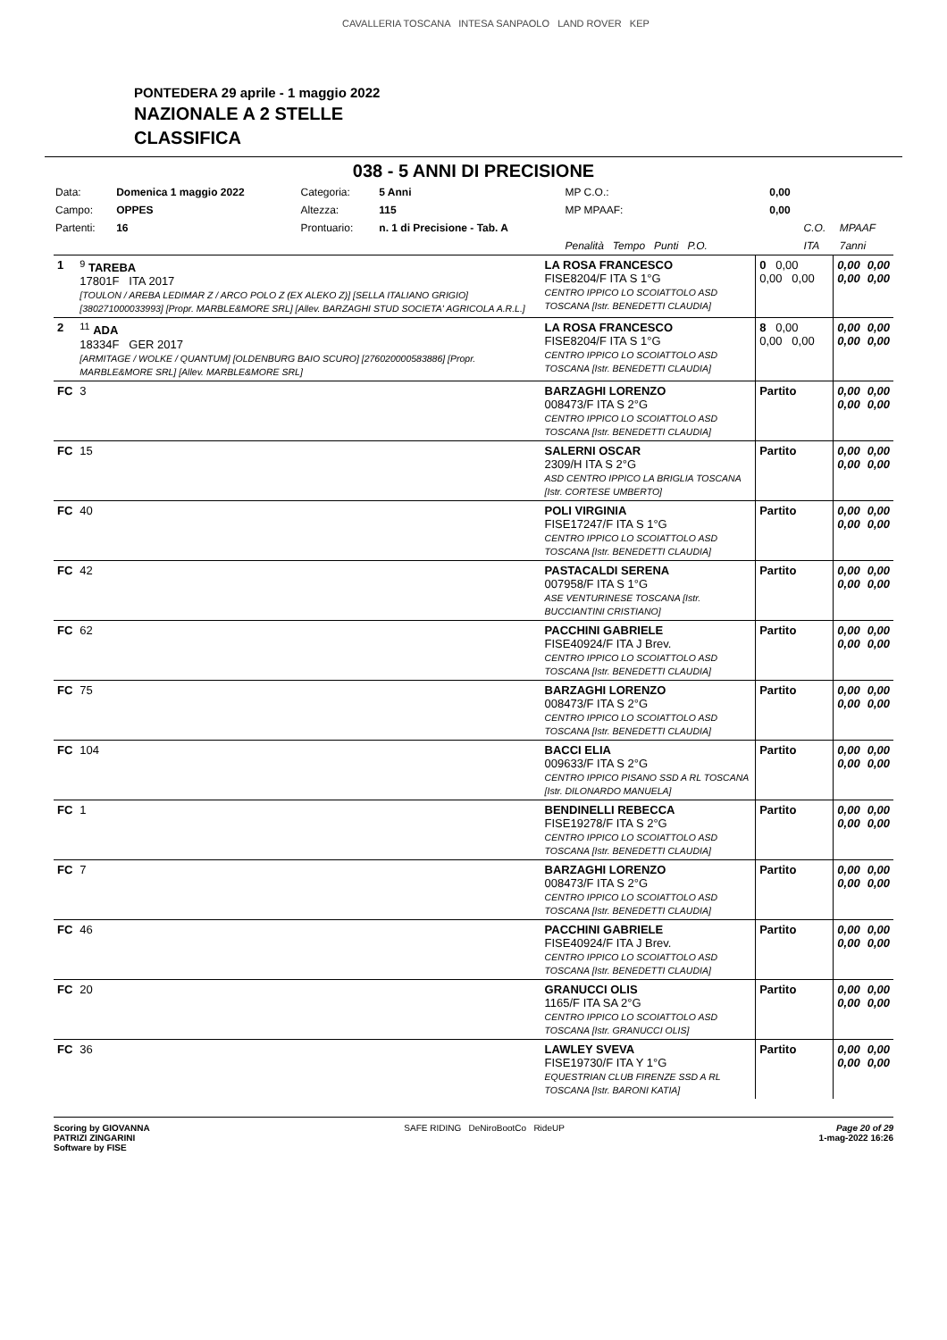CAVALLERIA TOSCANA INTESA SANPAOLO LAND ROVER KEP
PONTEDERA 29 aprile - 1 maggio 2022
NAZIONALE A 2 STELLE
CLASSIFICA
038 - 5 ANNI DI PRECISIONE
| Data: | Domenica 1 maggio 2022 | Categoria: | 5 Anni | MP C.O.: | 0,00 | | |
| Campo: | OPPES | Altezza: | 115 | MP MPAAF: | 0,00 | | |
| Partenti: | 16 | Prontuario: | n. 1 di Precisione - Tab. A | | | C.O. | MPAAF |
| | | | | Penalità Tempo Punti P.O. | | ITA | 7anni |
| 1 | <sup>9</sup> TAREBA 17801F ITA 2017 [TOULON / AREBA LEDIMAR Z / ARCO POLO Z (EX ALEKO Z)] [SELLA ITALIANO GRIGIO] [380271000033993] [Propr. MARBLE&MORE SRL] [Allev. BARZAGHI STUD SOCIETA' AGRICOLA A.R.L.] | LA ROSA FRANCESCO FISE8204/F ITA S 1°G CENTRO IPPICO LO SCOIATTOLO ASD TOSCANA [Istr. BENEDETTI CLAUDIA] | 0 0,00 0,00 0,00 | 0,00 0,00 | 0,00 0,00 |
| 2 | <sup>11</sup> ADA 18334F GER 2017 [ARMITAGE / WOLKE / QUANTUM] [OLDENBURG BAIO SCURO] [276020000583886] [Propr. MARBLE&MORE SRL] [Allev. MARBLE&MORE SRL] | LA ROSA FRANCESCO FISE8204/F ITA S 1°G CENTRO IPPICO LO SCOIATTOLO ASD TOSCANA [Istr. BENEDETTI CLAUDIA] | 8 0,00 0,00 0,00 | 0,00 0,00 | 0,00 0,00 |
| FC | 3 | BARZAGHI LORENZO 008473/F ITA S 2°G CENTRO IPPICO LO SCOIATTOLO ASD TOSCANA [Istr. BENEDETTI CLAUDIA] | Partito | 0,00 0,00 | 0,00 0,00 |
| FC | 15 | SALERNI OSCAR 2309/H ITA S 2°G ASD CENTRO IPPICO LA BRIGLIA TOSCANA [Istr. CORTESE UMBERTO] | Partito | 0,00 0,00 | 0,00 0,00 |
| FC | 40 | POLI VIRGINIA FISE17247/F ITA S 1°G CENTRO IPPICO LO SCOIATTOLO ASD TOSCANA [Istr. BENEDETTI CLAUDIA] | Partito | 0,00 0,00 | 0,00 0,00 |
| FC | 42 | PASTACALDI SERENA 007958/F ITA S 1°G ASE VENTURINESE TOSCANA [Istr. BUCCIANTINI CRISTIANO] | Partito | 0,00 0,00 | 0,00 0,00 |
| FC | 62 | PACCHINI GABRIELE FISE40924/F ITA J Brev. CENTRO IPPICO LO SCOIATTOLO ASD TOSCANA [Istr. BENEDETTI CLAUDIA] | Partito | 0,00 0,00 | 0,00 0,00 |
| FC | 75 | BARZAGHI LORENZO 008473/F ITA S 2°G CENTRO IPPICO LO SCOIATTOLO ASD TOSCANA [Istr. BENEDETTI CLAUDIA] | Partito | 0,00 0,00 | 0,00 0,00 |
| FC | 104 | BACCI ELIA 009633/F ITA S 2°G CENTRO IPPICO PISANO SSD A RL TOSCANA [Istr. DILONARDO MANUELA] | Partito | 0,00 0,00 | 0,00 0,00 |
| FC | 1 | BENDINELLI REBECCA FISE19278/F ITA S 2°G CENTRO IPPICO LO SCOIATTOLO ASD TOSCANA [Istr. BENEDETTI CLAUDIA] | Partito | 0,00 0,00 | 0,00 0,00 |
| FC | 7 | BARZAGHI LORENZO 008473/F ITA S 2°G CENTRO IPPICO LO SCOIATTOLO ASD TOSCANA [Istr. BENEDETTI CLAUDIA] | Partito | 0,00 0,00 | 0,00 0,00 |
| FC | 46 | PACCHINI GABRIELE FISE40924/F ITA J Brev. CENTRO IPPICO LO SCOIATTOLO ASD TOSCANA [Istr. BENEDETTI CLAUDIA] | Partito | 0,00 0,00 | 0,00 0,00 |
| FC | 20 | GRANUCCI OLIS 1165/F ITA SA 2°G CENTRO IPPICO LO SCOIATTOLO ASD TOSCANA [Istr. GRANUCCI OLIS] | Partito | 0,00 0,00 | 0,00 0,00 |
| FC | 36 | LAWLEY SVEVA FISE19730/F ITA Y 1°G EQUESTRIAN CLUB FIRENZE SSD A RL TOSCANA [Istr. BARONI KATIA] | Partito | 0,00 0,00 | 0,00 0,00 |
Scoring by GIOVANNA
PATRIZI ZINGARINI
Software by FISE
SAFE RIDING DeNiroBootCo RideUP
Page 20 of 29
1-mag-2022 16:26